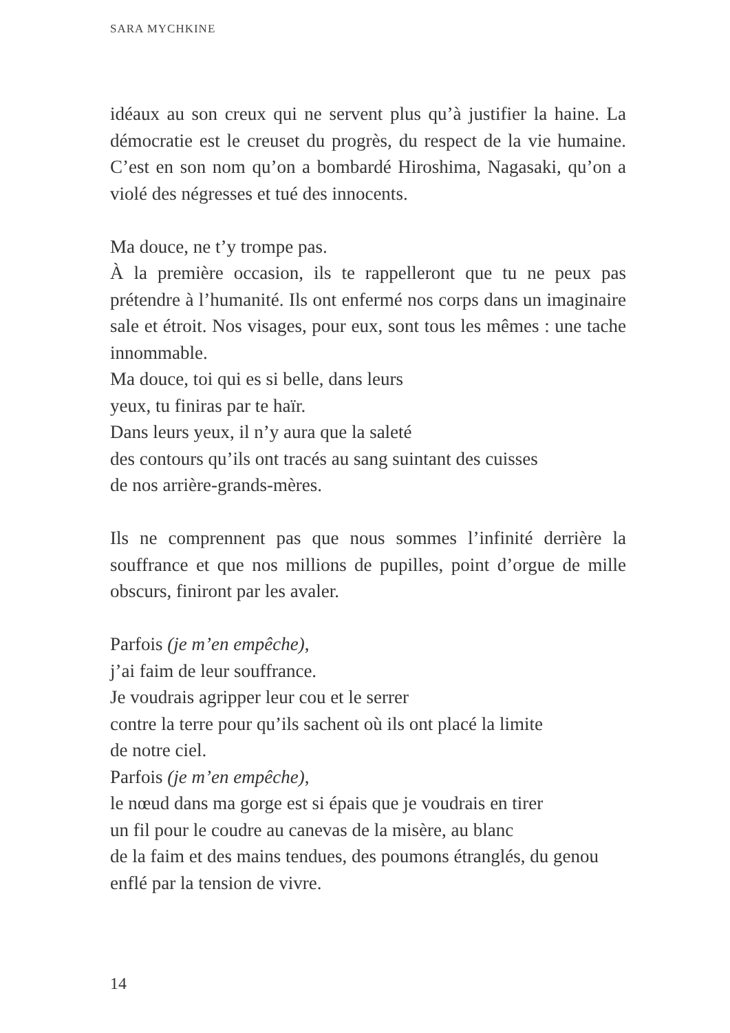SARA MYCHKINE
idéaux au son creux qui ne servent plus qu’à justifier la haine. La démocratie est le creuset du progrès, du respect de la vie humaine. C’est en son nom qu’on a bombardé Hiroshima, Nagasaki, qu’on a violé des négresses et tué des innocents.
Ma douce, ne t’y trompe pas.
À la première occasion, ils te rappelleront que tu ne peux pas prétendre à l’humanité. Ils ont enfermé nos corps dans un imaginaire sale et étroit. Nos visages, pour eux, sont tous les mêmes : une tache innommable.
Ma douce, toi qui es si belle, dans leurs
yeux, tu finiras par te haïr.
Dans leurs yeux, il n’y aura que la saleté
des contours qu’ils ont tracés au sang suintant des cuisses
de nos arrière-grands-mères.
Ils ne comprennent pas que nous sommes l’infinité derrière la souffrance et que nos millions de pupilles, point d’orgue de mille obscurs, finiront par les avaler.
Parfois (je m’en empêche),
j’ai faim de leur souffrance.
Je voudrais agripper leur cou et le serrer
contre la terre pour qu’ils sachent où ils ont placé la limite
de notre ciel.
Parfois (je m’en empêche),
le nœud dans ma gorge est si épais que je voudrais en tirer
un fil pour le coudre au canevas de la misère, au blanc
de la faim et des mains tendues, des poumons étranglés, du genou
enflé par la tension de vivre.
14